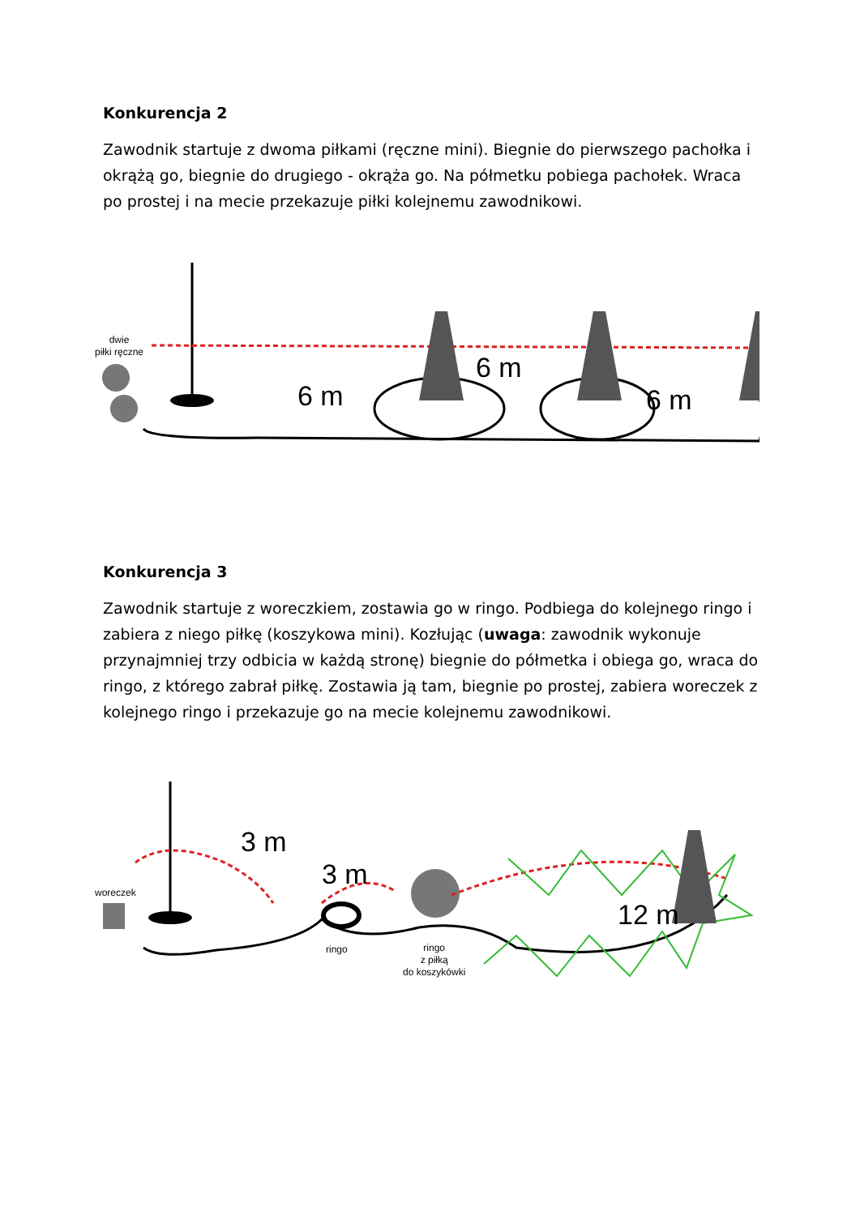Konkurencja 2
Zawodnik startuje z dwoma piłkami (ręczne mini). Biegnie do pierwszego pachołka i okrążą go, biegnie do drugiego - okrąża go. Na półmetku pobiega pachołek. Wraca po prostej i na mecie przekazuje piłki kolejnemu zawodnikowi.
dwie
piłki ręczne
6 m
6 m
6 m
Konkurencja 3
Zawodnik startuje z woreczkiem, zostawia go w ringo. Podbiega do kolejnego ringo i zabiera z niego piłkę (koszykowa mini). Kozłując (uwaga: zawodnik wykonuje przynajmniej trzy odbicia w każdą stronę) biegnie do półmetka i obiega go, wraca do ringo, z którego zabrał piłkę. Zostawia ją tam, biegnie po prostej, zabiera woreczek z kolejnego ringo i przekazuje go na mecie kolejnemu zawodnikowi.
woreczek
ringo
ringo
z piłką
do koszykówki
3 m
3 m
12 m